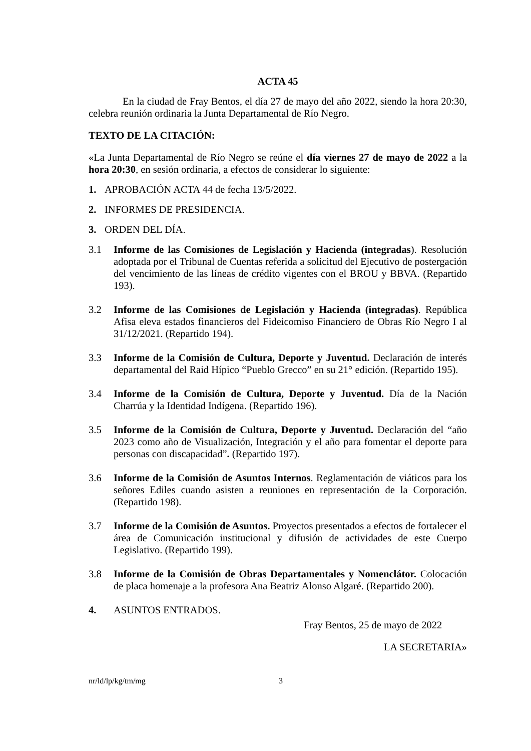ACTA 45
En la ciudad de Fray Bentos, el día 27 de mayo del año 2022, siendo la hora 20:30, celebra reunión ordinaria la Junta Departamental de Río Negro.
TEXTO DE LA CITACIÓN:
«La Junta Departamental de Río Negro se reúne el día viernes 27 de mayo de 2022 a la hora 20:30, en sesión ordinaria, a efectos de considerar lo siguiente:
1. APROBACIÓN ACTA 44 de fecha 13/5/2022.
2. INFORMES DE PRESIDENCIA.
3. ORDEN DEL DÍA.
3.1 Informe de las Comisiones de Legislación y Hacienda (integradas). Resolución adoptada por el Tribunal de Cuentas referida a solicitud del Ejecutivo de postergación del vencimiento de las líneas de crédito vigentes con el BROU y BBVA. (Repartido 193).
3.2 Informe de las Comisiones de Legislación y Hacienda (integradas). República Afisa eleva estados financieros del Fideicomiso Financiero de Obras Río Negro I al 31/12/2021. (Repartido 194).
3.3 Informe de la Comisión de Cultura, Deporte y Juventud. Declaración de interés departamental del Raid Hípico “Pueblo Grecco” en su 21° edición. (Repartido 195).
3.4 Informe de la Comisión de Cultura, Deporte y Juventud. Día de la Nación Charrúa y la Identidad Indígena. (Repartido 196).
3.5 Informe de la Comisión de Cultura, Deporte y Juventud. Declaración del “año 2023 como año de Visualización, Integración y el año para fomentar el deporte para personas con discapacidad”. (Repartido 197).
3.6 Informe de la Comisión de Asuntos Internos. Reglamentación de viáticos para los señores Ediles cuando asisten a reuniones en representación de la Corporación. (Repartido 198).
3.7 Informe de la Comisión de Asuntos. Proyectos presentados a efectos de fortalecer el área de Comunicación institucional y difusión de actividades de este Cuerpo Legislativo. (Repartido 199).
3.8 Informe de la Comisión de Obras Departamentales y Nomenclátor. Colocación de placa homenaje a la profesora Ana Beatriz Alonso Algaré. (Repartido 200).
4. ASUNTOS ENTRADOS.
Fray Bentos, 25 de mayo de 2022
LA SECRETARIA»
nr/ld/lp/kg/tm/mg 3